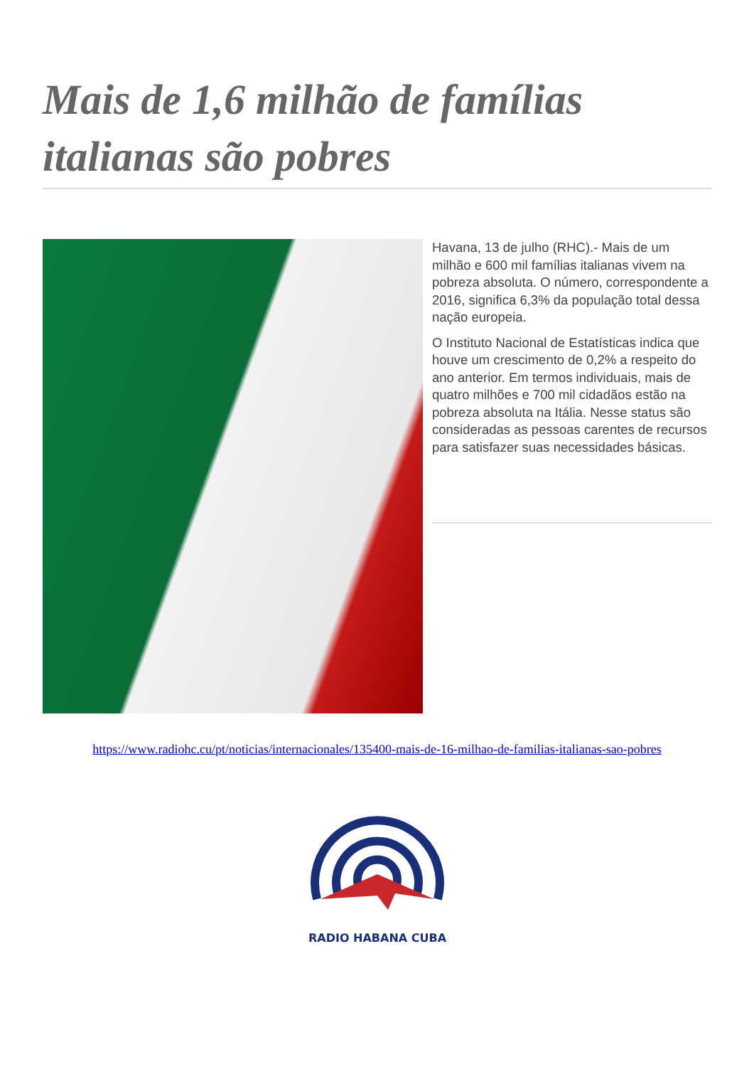Mais de 1,6 milhão de famílias italianas são pobres
Havana, 13 de julho (RHC).- Mais de um milhão e 600 mil famílias italianas vivem na pobreza absoluta. O número, correspondente a 2016, significa 6,3% da população total dessa nação europeia.
O Instituto Nacional de Estatísticas indica que houve um crescimento de 0,2% a respeito do ano anterior. Em termos individuais, mais de quatro milhões e 700 mil cidadãos estão na pobreza absoluta na Itália. Nesse status são consideradas as pessoas carentes de recursos para satisfazer suas necessidades básicas.
https://www.radiohc.cu/pt/noticias/internacionales/135400-mais-de-16-milhao-de-familias-italianas-sao-pobres
RADIO HABANA CUBA